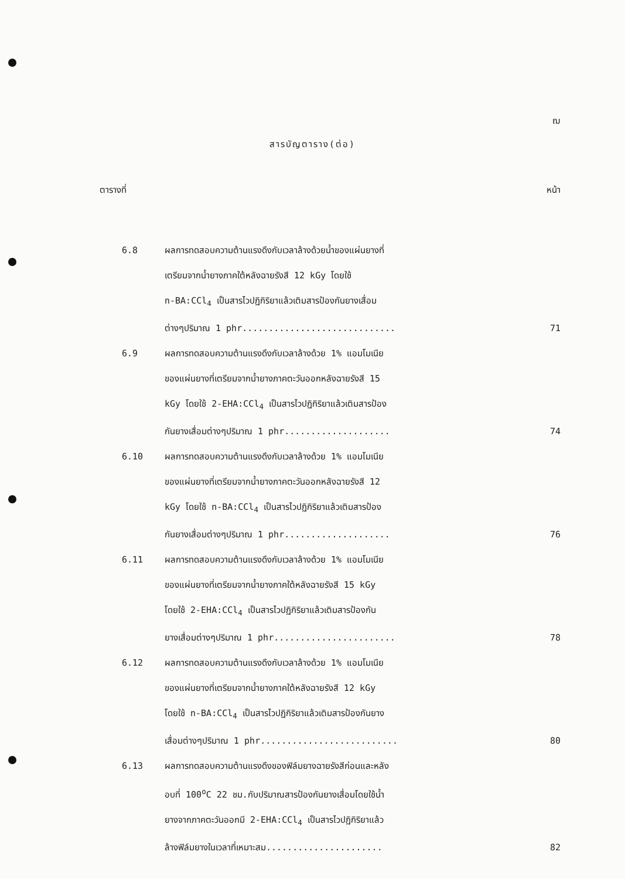ฌ
สารบัญตาราง(ต่อ)
ตารางที่ หน้า
6.8 ผลการทดสอบความต้านแรงดึงกับเวลาล้างด้วยน้ำของแผ่นยางที่
เตรียมจากน้ำยางภาคใต้หลังฉายรังสี 12 kGy โดยใช้
n-BA:CCl<sub>4</sub> เป็นสารไวปฏิกิริยาแล้วเติมสารป้องกันยางเสื่อม
ต่างๆปริมาณ 1 phr............................. 71
6.9 ผลการทดสอบความต้านแรงดึงกับเวลาล้างด้วย 1% แอมโมเนีย
ของแผ่นยางที่เตรียมจากน้ำยางภาคตะวันออกหลังฉายรังสี 15
kGy โดยใช้ 2-EHA:CCl<sub>4</sub> เป็นสารไวปฏิกิริยาแล้วเติมสารป้อง
กันยางเสื่อมต่างๆปริมาณ 1 phr.................... 74
6.10 ผลการทดสอบความต้านแรงดึงกับเวลาล้างด้วย 1% แอมโมเนีย
ของแผ่นยางที่เตรียมจากน้ำยางภาคตะวันออกหลังฉายรังสี 12
kGy โดยใช้ n-BA:CCl<sub>4</sub> เป็นสารไวปฏิกิริยาแล้วเติมสารป้อง
กันยางเสื่อมต่างๆปริมาณ 1 phr.................... 76
6.11 ผลการทดสอบความต้านแรงดึงกับเวลาล้างด้วย 1% แอมโมเนีย
ของแผ่นยางที่เตรียมจากน้ำยางภาคใต้หลังฉายรังสี 15 kGy
โดยใช้ 2-EHA:CCl<sub>4</sub> เป็นสารไวปฏิกิริยาแล้วเติมสารป้องกัน
ยางเสื่อมต่างๆปริมาณ 1 phr....................... 78
6.12 ผลการทดสอบความต้านแรงดึงกับเวลาล้างด้วย 1% แอมโมเนีย
ของแผ่นยางที่เตรียมจากน้ำยางภาคใต้หลังฉายรังสี 12 kGy
โดยใช้ n-BA:CCl<sub>4</sub> เป็นสารไวปฏิกิริยาแล้วเติมสารป้องกันยาง
เสื่อมต่างๆปริมาณ 1 phr.......................... 80
6.13 ผลการทดสอบความต้านแรงดึงของฟิล์มยางฉายรังสีก่อนและหลัง
อบที่ 100<sup>o</sup>C 22 ชม.กับปริมาณสารป้องกันยางเสื่อมโดยใช้น้ำ
ยางจากภาคตะวันออกมี 2-EHA:CCl<sub>4</sub> เป็นสารไวปฏิกิริยาแล้ว
ล้างฟิล์มยางในเวลาที่เหมาะสม...................... 82